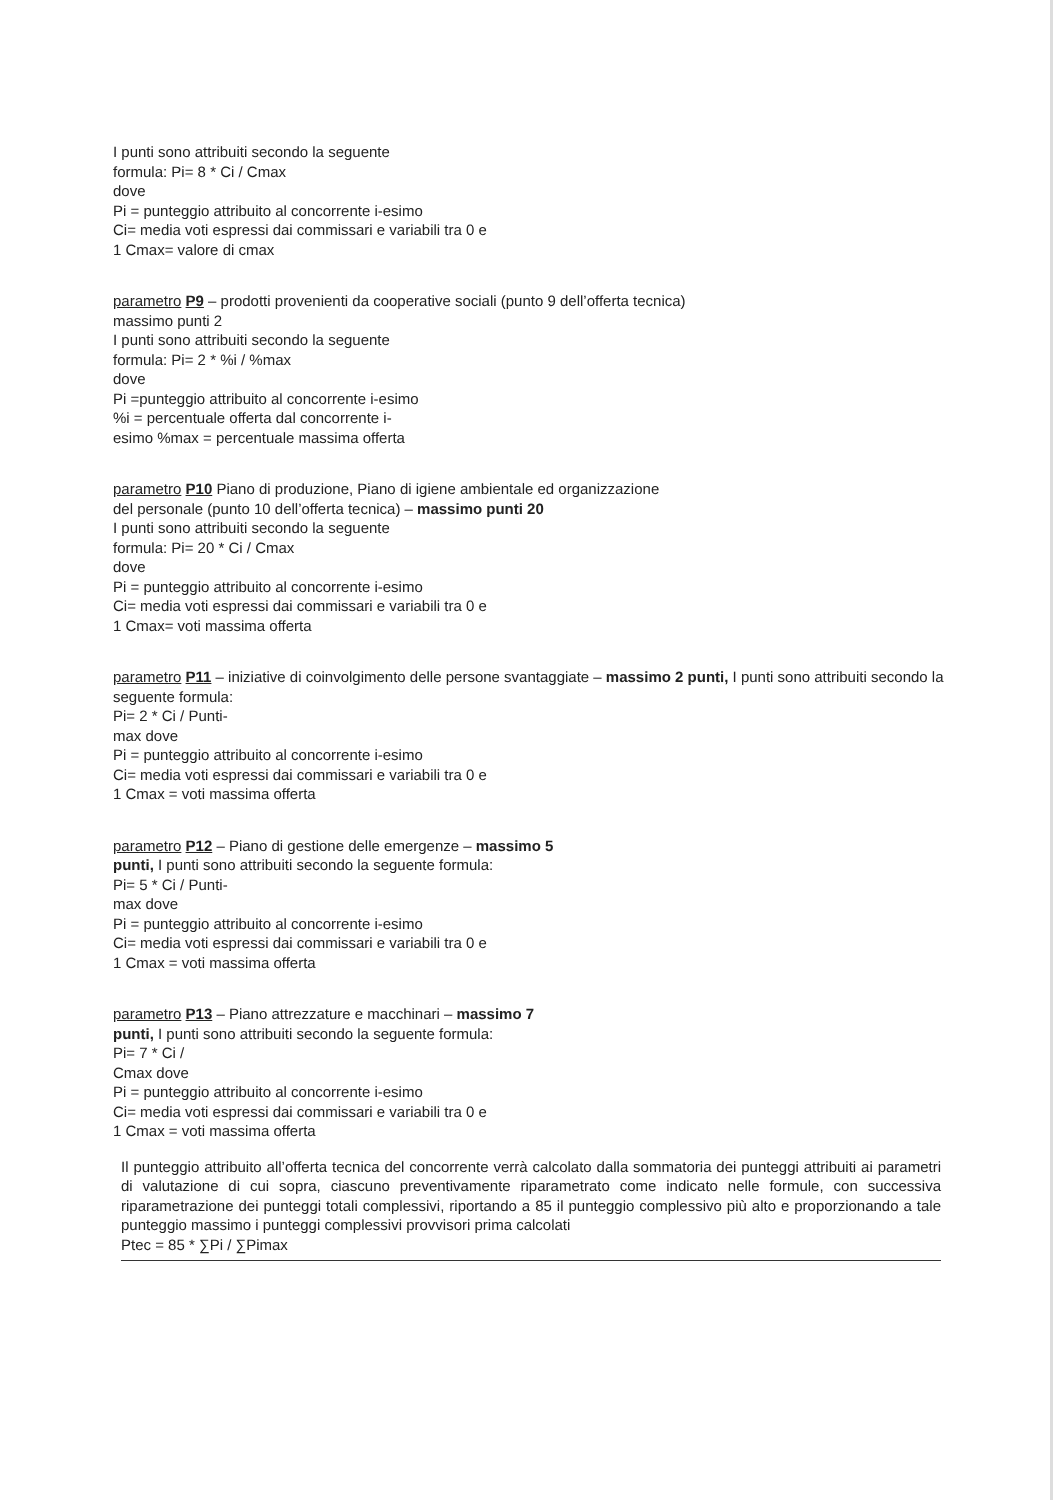I punti sono attribuiti secondo la seguente
formula: Pi= 8 * Ci / Cmax
dove
Pi = punteggio attribuito al concorrente i-esimo
Ci= media voti espressi dai commissari e variabili tra 0 e
1 Cmax= valore di cmax
parametro P9 – prodotti provenienti da cooperative sociali (punto 9 dell’offerta tecnica)
massimo punti 2
I punti sono attribuiti secondo la seguente
formula: Pi= 2 * %i / %max
dove
Pi =punteggio attribuito al concorrente i-esimo
%i = percentuale offerta dal concorrente i-
esimo %max = percentuale massima offerta
parametro P10 Piano di produzione, Piano di igiene ambientale ed organizzazione
del personale (punto 10 dell’offerta tecnica) – massimo punti 20
I punti sono attribuiti secondo la seguente
formula: Pi= 20 * Ci / Cmax
dove
Pi = punteggio attribuito al concorrente i-esimo
Ci= media voti espressi dai commissari e variabili tra 0 e
1 Cmax= voti massima offerta
parametro P11 – iniziative di coinvolgimento delle persone svantaggiate – massimo 2 punti, I punti sono attribuiti secondo la seguente formula:
Pi= 2 * Ci / Punti-
max dove
Pi = punteggio attribuito al concorrente i-esimo
Ci= media voti espressi dai commissari e variabili tra 0 e
1 Cmax = voti massima offerta
parametro P12 – Piano di gestione delle emergenze – massimo 5
punti, I punti sono attribuiti secondo la seguente formula:
Pi= 5 * Ci / Punti-
max dove
Pi = punteggio attribuito al concorrente i-esimo
Ci= media voti espressi dai commissari e variabili tra 0 e
1 Cmax = voti massima offerta
parametro P13 – Piano attrezzature e macchinari – massimo 7
punti, I punti sono attribuiti secondo la seguente formula:
Pi= 7 * Ci /
Cmax dove
Pi = punteggio attribuito al concorrente i-esimo
Ci= media voti espressi dai commissari e variabili tra 0 e
1 Cmax = voti massima offerta
Il punteggio attribuito all’offerta tecnica del concorrente verrà calcolato dalla sommatoria dei punteggi attribuiti ai parametri di valutazione di cui sopra, ciascuno preventivamente riparametrato come indicato nelle formule, con successiva riparametrazione dei punteggi totali complessivi, riportando a 85 il punteggio complessivo più alto e proporzionando a tale punteggio massimo i punteggi complessivi provvisori prima calcolati
Ptec = 85 * ∑Pi / ∑Pimax